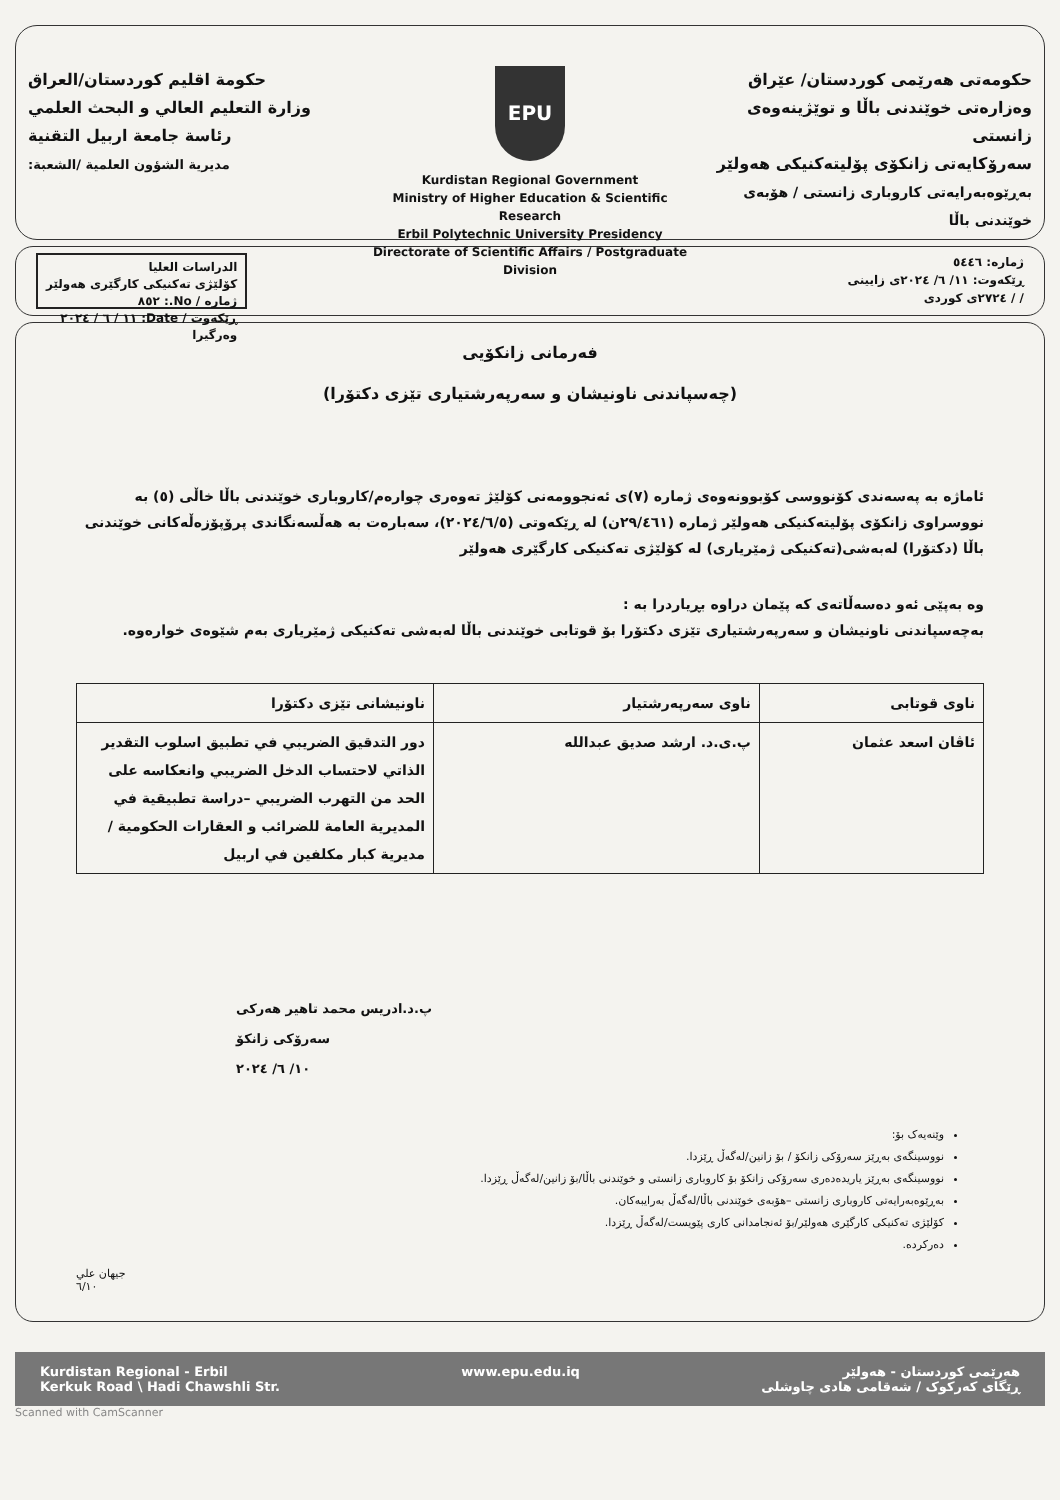حکومەتی هەرێمی کوردستان/ عێراق
وەزارەتی خوێندنی باڵا و توێژینەوەی زانستی
سەرۆکایەتی زانکۆی پۆلیتەکنیکی هەولێر
بەڕێوەبەرایەتی کاروباری زانستی / هۆبەی خوێندنی باڵا
EPU
Kurdistan Regional Government
Ministry of Higher Education & Scientific Research
Erbil Polytechnic University Presidency
Directorate of Scientific Affairs / Postgraduate Division
حكومة اقليم كوردستان/العراق
وزارة التعليم العالي و البحث العلمي
رئاسة جامعة اربيل التقنية
مديرية الشؤون العلمية /الشعبة:
ژمارە: ٥٤٤٦
ڕێکەوت: ١١/ ٦/ ٢٠٢٤ی زایینی
/ / ٢٧٢٤ی کوردی
الدراسات العليا
کۆلێژی تەکنیکی کارگێری هەولێر
ژمارە / No.: ٨٥٢
ڕێکەوت / Date: ١١ / ٦ / ٢٠٢٤
وەرگیرا
فەرمانی زانکۆیی
(چەسپاندنی ناونیشان و سەرپەرشتیاری تێزی دکتۆرا)
ئاماژە بە پەسەندی کۆنووسی کۆبوونەوەی ژمارە (٧)ی ئەنجوومەنی کۆلێژ تەوەری چوارەم/کاروباری خوێندنی باڵا خاڵی (٥) بە نووسراوی زانکۆی پۆلیتەکنیکی هەولێر ژمارە (٢٩/٤٦١ن) لە ڕێکەوتی (٢٠٢٤/٦/٥)، سەبارەت بە هەڵسەنگاندی پرۆپۆزەڵەکانی خوێندنی باڵا (دکتۆرا) لەبەشی(تەکنیکی ژمێریاری) لە کۆلێژی تەکنیکی کارگێری هەولێر
وە بەپێی ئەو دەسەڵاتەی کە پێمان دراوە بڕیاردرا بە :
بەچەسپاندنی ناونیشان و سەرپەرشتیاری تێزی دکتۆرا بۆ قوتابی خوێندنی باڵا لەبەشی تەکنیکی ژمێریاری بەم شێوەی خوارەوە.
| ناوی قوتابی | ناوی سەرپەرشتیار | ناونیشانی تێزی دکتۆرا |
| --- | --- | --- |
| ئاڤان اسعد عثمان | پ.ی.د. ارشد صديق عبدالله | دور التدقيق الضريبي في تطبيق اسلوب التقدير الذاتي لاحتساب الدخل الضريبي وانعكاسه على الحد من التهرب الضريبي –دراسة تطبيقية في المديرية العامة للضرائب و العقارات الحكومية /مديرية كبار مكلفين في اربيل |
پ.د.ادریس محمد تاهیر هەرکی
سەرۆکی زانکۆ
١٠/ ٦/ ٢٠٢٤
وێنەیەک بۆ:
نووسینگەی بەڕێز سەرۆکی زانکۆ / بۆ زانین/لەگەڵ ڕێزدا.
نووسینگەی بەڕێز یاریدەدەری سەرۆکی زانکۆ بۆ کاروباری زانستی و خوێندنی باڵا/بۆ زانین/لەگەڵ ڕێزدا.
بەڕێوەبەرایەتی کاروباری زانستی –هۆبەی خوێندنی باڵا/لەگەڵ بەرایبەکان.
کۆلێژی تەکنیکی کارگێری هەولێر/بۆ ئەنجامدانی کاری پێویست/لەگەڵ ڕێزدا.
دەرکردە.
جيهان علي
٦/١٠
هەرێمی کوردستان - هەولێر
ڕێگای کەرکوک / شەقامی هادی چاوشلی
www.epu.edu.iq Kurdistan Regional - Erbil
Kerkuk Road \ Hadi Chawshli Str.
Scanned with CamScanner